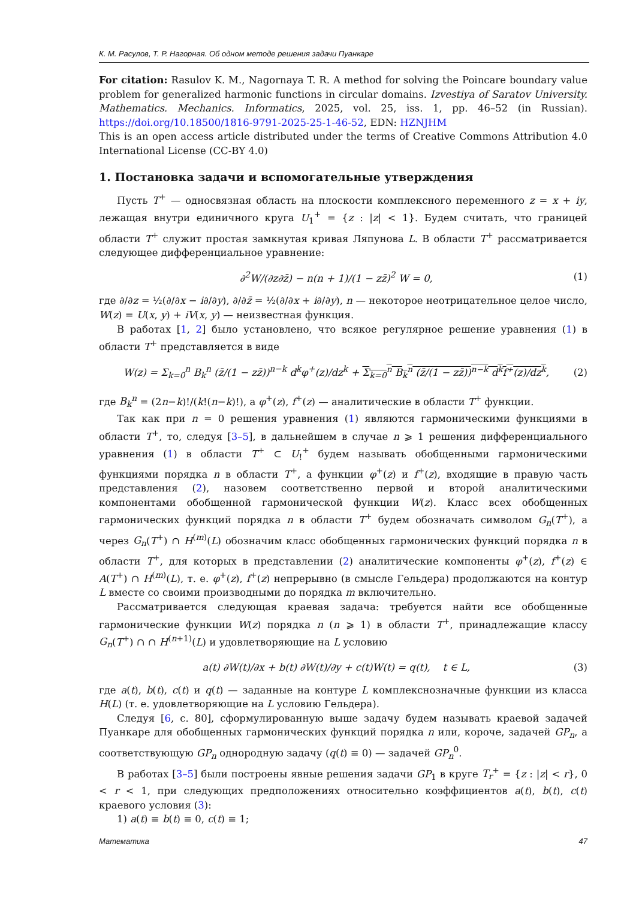К. М. Расулов, Т. Р. Нагорная. Об одном методе решения задачи Пуанкаре
For citation: Rasulov K. M., Nagornaya T. R. A method for solving the Poincare boundary value problem for generalized harmonic functions in circular domains. Izvestiya of Saratov University. Mathematics. Mechanics. Informatics, 2025, vol. 25, iss. 1, pp. 46–52 (in Russian). https://doi.org/10.18500/1816-9791-2025-25-1-46-52, EDN: HZNJHM
This is an open access article distributed under the terms of Creative Commons Attribution 4.0 International License (CC-BY 4.0)
1. Постановка задачи и вспомогательные утверждения
Пусть T<sup>+</sup> — односвязная область на плоскости комплексного переменного z = x + iy, лежащая внутри единичного круга U<sub>1</sub><sup>+</sup> = {z : |z| < 1}. Будем считать, что границей области T<sup>+</sup> служит простая замкнутая кривая Ляпунова L. В области T<sup>+</sup> рассматривается следующее дифференциальное уравнение:
∂<sup>2</sup>W/(∂z∂z̄) − n(n + 1)/(1 − zz̄)<sup>2</sup> W = 0, (1)
где ∂/∂z = ½(∂/∂x − i∂/∂y), ∂/∂z̄ = ½(∂/∂x + i∂/∂y), n — некоторое неотрицательное целое число, W(z) = U(x, y) + iV(x, y) — неизвестная функция.
В работах [1, 2] было установлено, что всякое регулярное решение уравнения (1) в области T<sup>+</sup> представляется в виде
W(z) = Σ<sub>k=0</sub><sup>n</sup> B<sub>k</sub><sup>n</sup> (z̄/(1 − zz̄))<sup>n−k</sup> d<sup>k</sup>φ<sup>+</sup>(z)/dz<sup>k</sup> + Σ<sub>k=0</sub><sup>n</sup> B<sub>k</sub><sup>n</sup> (z̄/(1 − zz̄))<sup>n−k</sup> d<sup>k</sup>f<sup>+</sup>(z)/dz<sup>k</sup>, (2)
где B<sub>k</sub><sup>n</sup> = (2n−k)!/(k!(n−k)!), а φ<sup>+</sup>(z), f<sup>+</sup>(z) — аналитические в области T<sup>+</sup> функции.
Так как при n = 0 решения уравнения (1) являются гармоническими функциями в области T<sup>+</sup>, то, следуя [3–5], в дальнейшем в случае n ⩾ 1 решения дифференциального уравнения (1) в области T<sup>+</sup> ⊂ U<sub>!</sub><sup>+</sup> будем называть обобщенными гармоническими функциями порядка n в области T<sup>+</sup>, а функции φ<sup>+</sup>(z) и f<sup>+</sup>(z), входящие в правую часть представления (2), назовем соответственно первой и второй аналитическими компонентами обобщенной гармонической функции W(z). Класс всех обобщенных гармонических функций порядка n в области T<sup>+</sup> будем обозначать символом G<sub>n</sub>(T<sup>+</sup>), а через G<sub>n</sub>(T<sup>+</sup>) ∩ H<sup>(m)</sup>(L) обозначим класс обобщенных гармонических функций порядка n в области T<sup>+</sup>, для которых в представлении (2) аналитические компоненты φ<sup>+</sup>(z), f<sup>+</sup>(z) ∈ A(T<sup>+</sup>) ∩ H<sup>(m)</sup>(L), т. е. φ<sup>+</sup>(z), f<sup>+</sup>(z) непрерывно (в смысле Гельдера) продолжаются на контур L вместе со своими производными до порядка m включительно.
Рассматривается следующая краевая задача: требуется найти все обобщенные гармонические функции W(z) порядка n (n ⩾ 1) в области T<sup>+</sup>, принадлежащие классу G<sub>n</sub>(T<sup>+</sup>) ∩ ∩ H<sup>(n+1)</sup>(L) и удовлетворяющие на L условию
a(t) ∂W(t)/∂x + b(t) ∂W(t)/∂y + c(t)W(t) = q(t), t ∈ L, (3)
где a(t), b(t), c(t) и q(t) — заданные на контуре L комплекснозначные функции из класса H(L) (т. е. удовлетворяющие на L условию Гельдера).
Следуя [6, с. 80], сформулированную выше задачу будем называть краевой задачей Пуанкаре для обобщенных гармонических функций порядка n или, короче, задачей GP<sub>n</sub>, а соответствующую GP<sub>n</sub> однородную задачу (q(t) ≡ 0) — задачей GP<sub>n</sub><sup>0</sup>.
В работах [3–5] были построены явные решения задачи GP<sub>1</sub> в круге T<sub>r</sub><sup>+</sup> = {z : |z| < r}, 0 < r < 1, при следующих предположениях относительно коэффициентов a(t), b(t), c(t) краевого условия (3):
1) a(t) ≡ b(t) ≡ 0, c(t) ≡ 1;
Математика 47